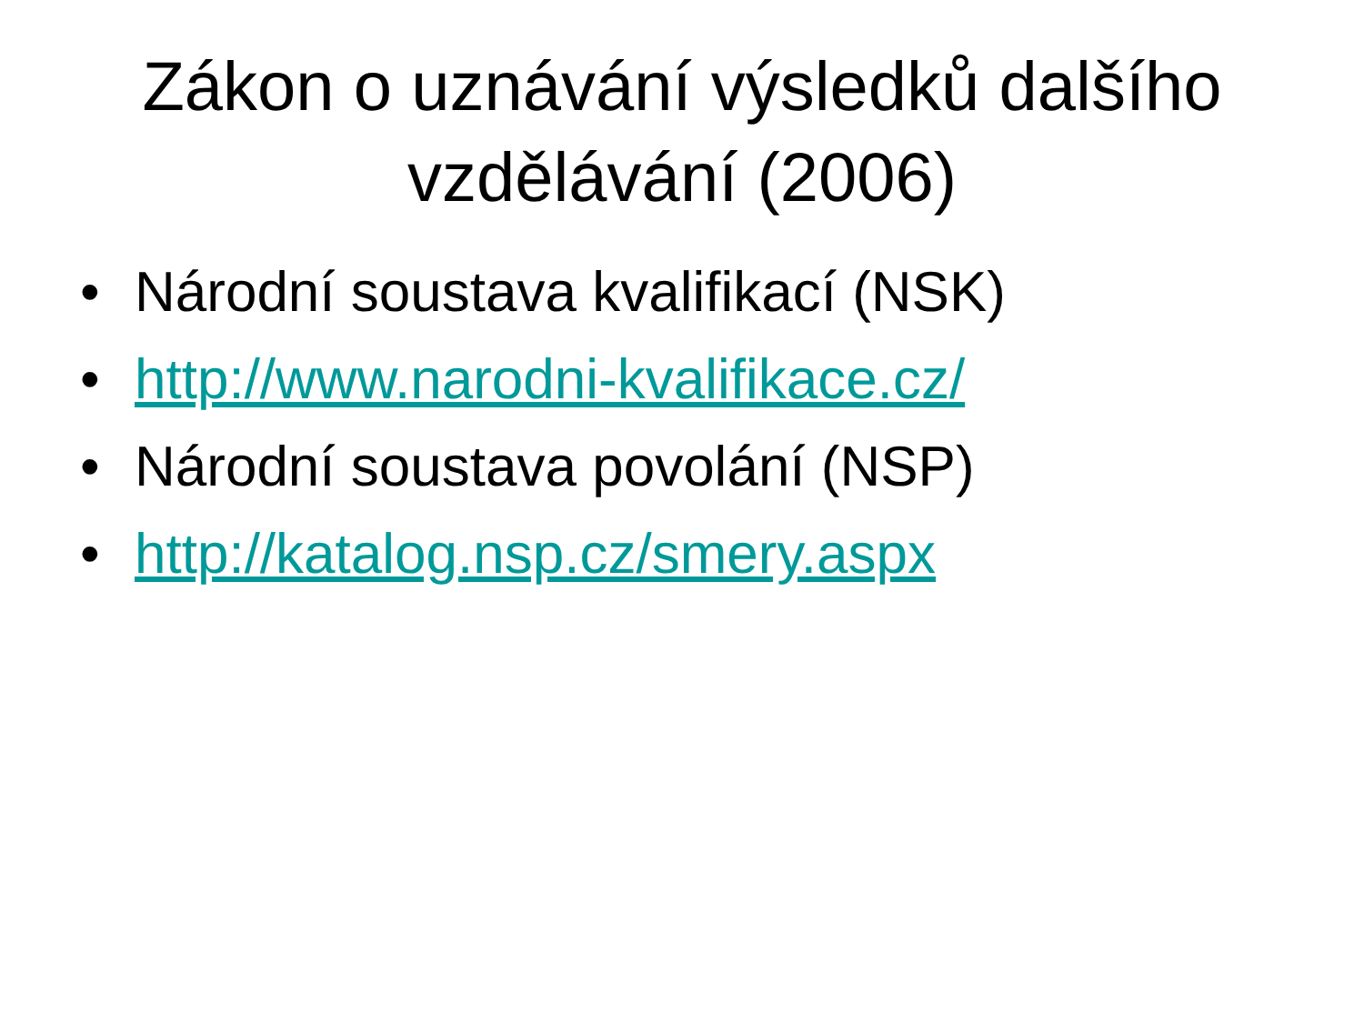Zákon o uznávání výsledků dalšího vzdělávání (2006)
• Národní soustava kvalifikací (NSK)
• http://www.narodni-kvalifikace.cz/
• Národní soustava povolání (NSP)
• http://katalog.nsp.cz/smery.aspx